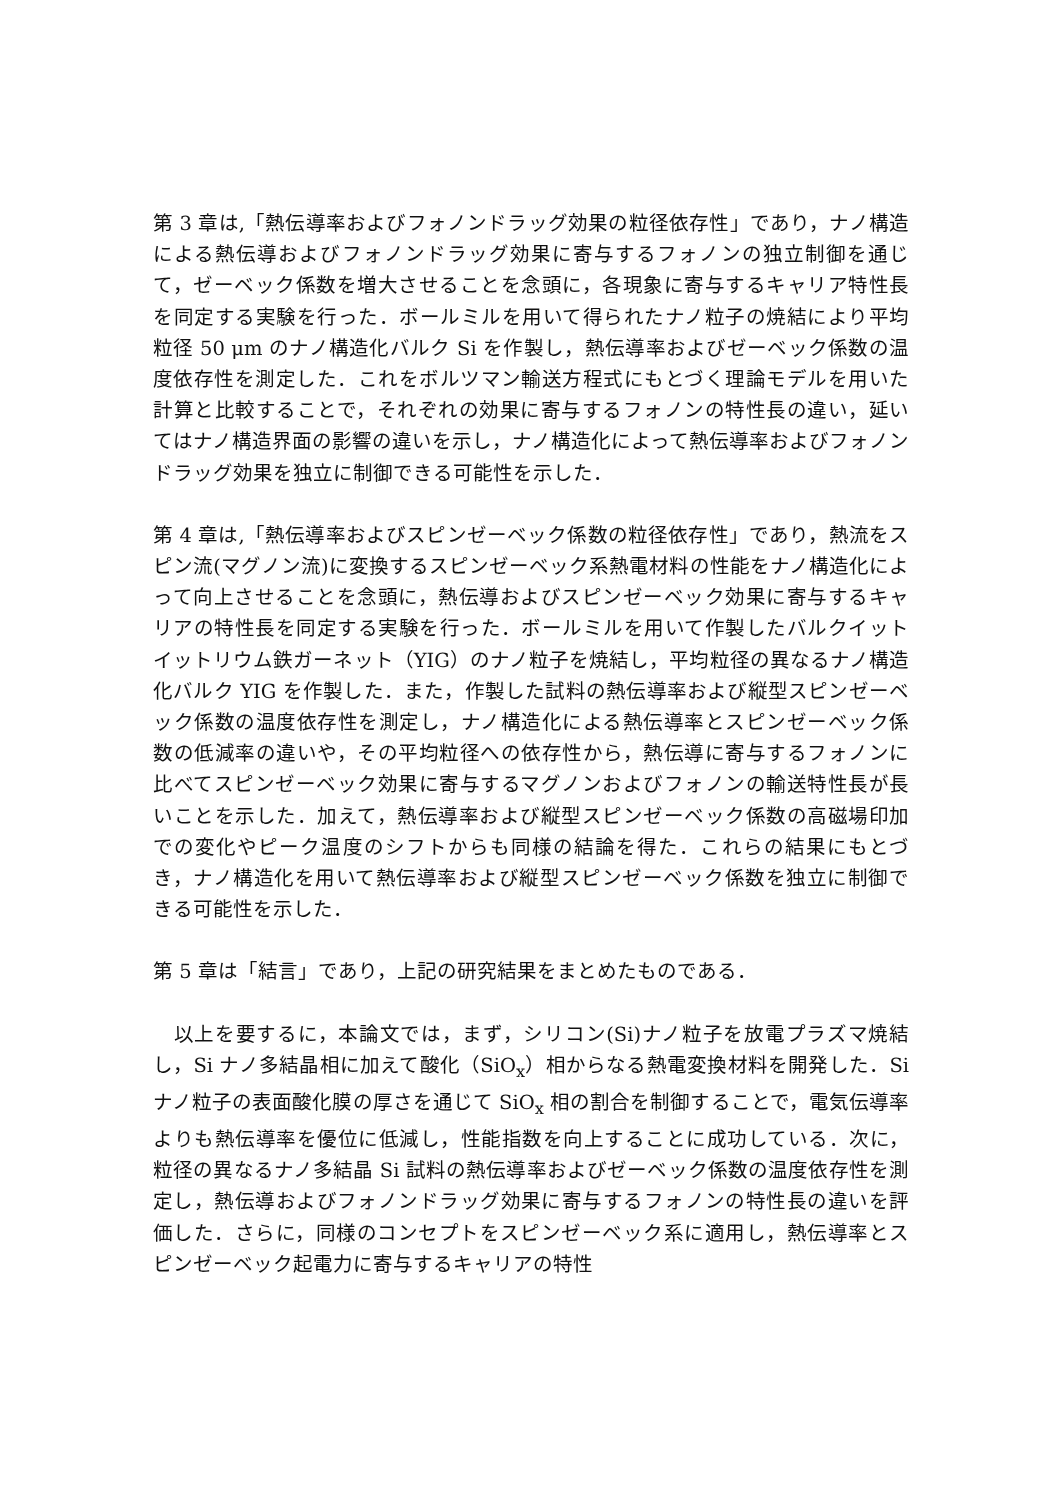第 3 章は,「熱伝導率およびフォノンドラッグ効果の粒径依存性」であり，ナノ構造による熱伝導およびフォノンドラッグ効果に寄与するフォノンの独立制御を通じて，ゼーベック係数を増大させることを念頭に，各現象に寄与するキャリア特性長を同定する実験を行った．ボールミルを用いて得られたナノ粒子の焼結により平均粒径 50 μm のナノ構造化バルク Si を作製し，熱伝導率およびゼーベック係数の温度依存性を測定した．これをボルツマン輸送方程式にもとづく理論モデルを用いた計算と比較することで，それぞれの効果に寄与するフォノンの特性長の違い，延いてはナノ構造界面の影響の違いを示し，ナノ構造化によって熱伝導率およびフォノンドラッグ効果を独立に制御できる可能性を示した．
第 4 章は,「熱伝導率およびスピンゼーベック係数の粒径依存性」であり，熱流をスピン流(マグノン流)に変換するスピンゼーベック系熱電材料の性能をナノ構造化によって向上させることを念頭に，熱伝導およびスピンゼーベック効果に寄与するキャリアの特性長を同定する実験を行った．ボールミルを用いて作製したバルクイットイットリウム鉄ガーネット（YIG）のナノ粒子を焼結し，平均粒径の異なるナノ構造化バルク YIG を作製した．また，作製した試料の熱伝導率および縦型スピンゼーベック係数の温度依存性を測定し，ナノ構造化による熱伝導率とスピンゼーベック係数の低減率の違いや，その平均粒径への依存性から，熱伝導に寄与するフォノンに比べてスピンゼーベック効果に寄与するマグノンおよびフォノンの輸送特性長が長いことを示した．加えて，熱伝導率および縦型スピンゼーベック係数の高磁場印加での変化やピーク温度のシフトからも同様の結論を得た．これらの結果にもとづき，ナノ構造化を用いて熱伝導率および縦型スピンゼーベック係数を独立に制御できる可能性を示した．
第 5 章は「結言」であり，上記の研究結果をまとめたものである．
　以上を要するに，本論文では，まず，シリコン(Si)ナノ粒子を放電プラズマ焼結し，Si ナノ多結晶相に加えて酸化（SiO<sub>x</sub>）相からなる熱電変換材料を開発した．Si ナノ粒子の表面酸化膜の厚さを通じて SiO<sub>x</sub> 相の割合を制御することで，電気伝導率よりも熱伝導率を優位に低減し，性能指数を向上することに成功している．次に，粒径の異なるナノ多結晶 Si 試料の熱伝導率およびゼーベック係数の温度依存性を測定し，熱伝導およびフォノンドラッグ効果に寄与するフォノンの特性長の違いを評価した．さらに，同様のコンセプトをスピンゼーベック系に適用し，熱伝導率とスピンゼーベック起電力に寄与するキャリアの特性